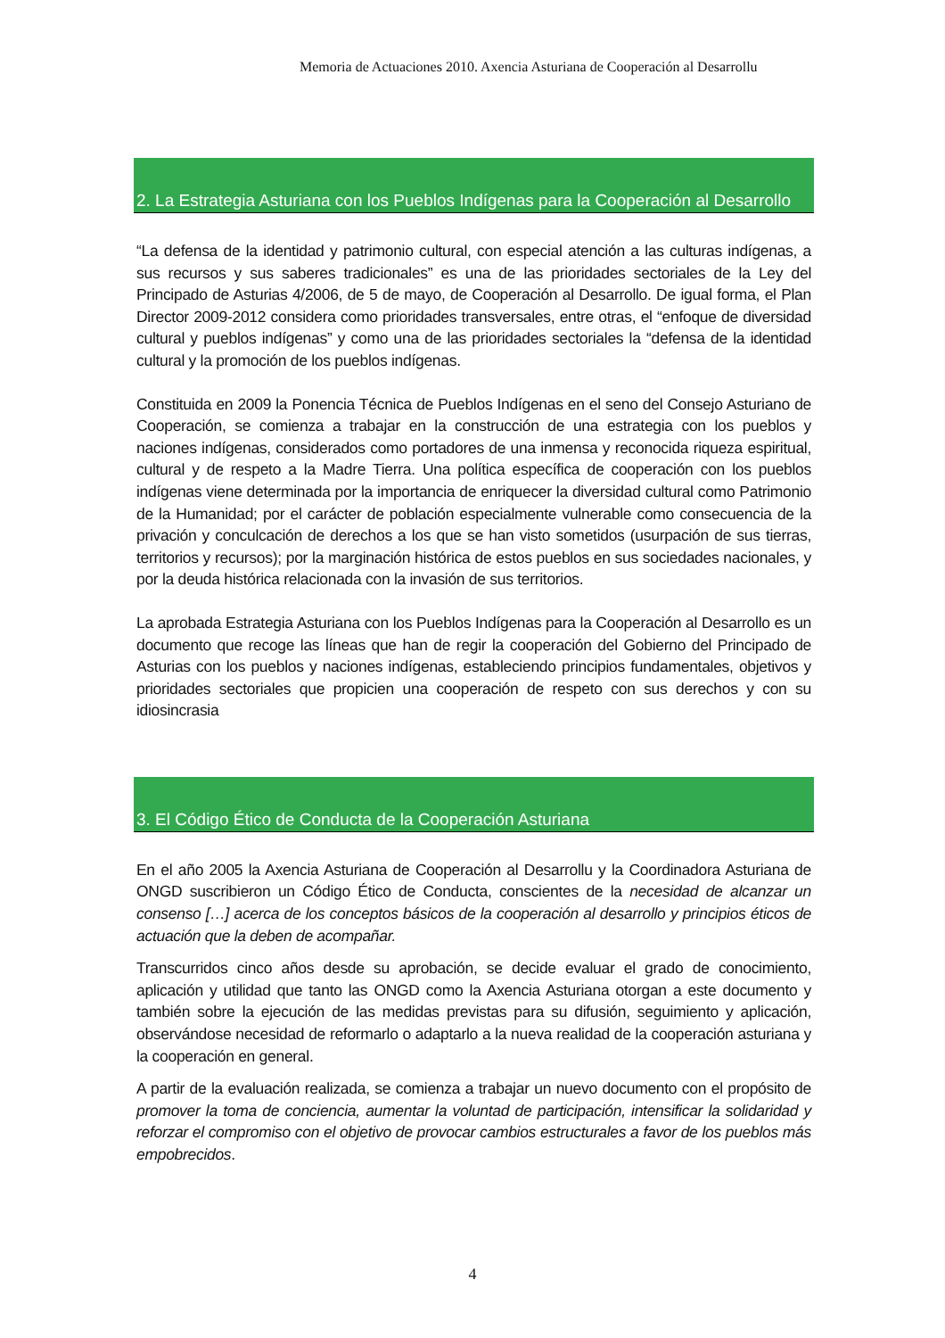Memoria de Actuaciones 2010. Axencia Asturiana de Cooperación al Desarrollu
2. La Estrategia Asturiana con los Pueblos Indígenas para la Cooperación al Desarrollo
“La defensa de la identidad y patrimonio cultural, con especial atención a las culturas indígenas, a sus recursos y sus saberes tradicionales” es una de las prioridades sectoriales de la Ley del Principado de Asturias 4/2006, de 5 de mayo, de Cooperación al Desarrollo. De igual forma, el Plan Director 2009-2012 considera como prioridades transversales, entre otras, el “enfoque de diversidad cultural y pueblos indígenas” y como una de las prioridades sectoriales la “defensa de la identidad cultural y la promoción de los pueblos indígenas.
Constituida en 2009 la Ponencia Técnica de Pueblos Indígenas en el seno del Consejo Asturiano de Cooperación, se comienza a trabajar en la construcción de una estrategia con los pueblos y naciones indígenas, considerados como portadores de una inmensa y reconocida riqueza espiritual, cultural y de respeto a la Madre Tierra. Una política específica de cooperación con los pueblos indígenas viene determinada por la importancia de enriquecer la diversidad cultural como Patrimonio de la Humanidad; por el carácter de población especialmente vulnerable como consecuencia de la privación y conculcación de derechos a los que se han visto sometidos (usurpación de sus tierras, territorios y recursos); por la marginación histórica de estos pueblos en sus sociedades nacionales, y por la deuda histórica relacionada con la invasión de sus territorios.
La aprobada Estrategia Asturiana con los Pueblos Indígenas para la Cooperación al Desarrollo es un documento que recoge las líneas que han de regir la cooperación del Gobierno del Principado de Asturias con los pueblos y naciones indígenas, estableciendo principios fundamentales, objetivos y prioridades sectoriales que propicien una cooperación de respeto con sus derechos y con su idiosincrasia
3. El Código Ético de Conducta de la Cooperación Asturiana
En el año 2005 la Axencia Asturiana de Cooperación al Desarrollu y la Coordinadora Asturiana de ONGD suscribieron un Código Ético de Conducta, conscientes de la necesidad de alcanzar un consenso […] acerca de los conceptos básicos de la cooperación al desarrollo y principios éticos de actuación que la deben de acompañar.
Transcurridos cinco años desde su aprobación, se decide evaluar el grado de conocimiento, aplicación y utilidad que tanto las ONGD como la Axencia Asturiana otorgan a este documento y también sobre la ejecución de las medidas previstas para su difusión, seguimiento y aplicación, observándose necesidad de reformarlo o adaptarlo a la nueva realidad de la cooperación asturiana y la cooperación en general.
A partir de la evaluación realizada, se comienza a trabajar un nuevo documento con el propósito de promover la toma de conciencia, aumentar la voluntad de participación, intensificar la solidaridad y reforzar el compromiso con el objetivo de provocar cambios estructurales a favor de los pueblos más empobrecidos.
4